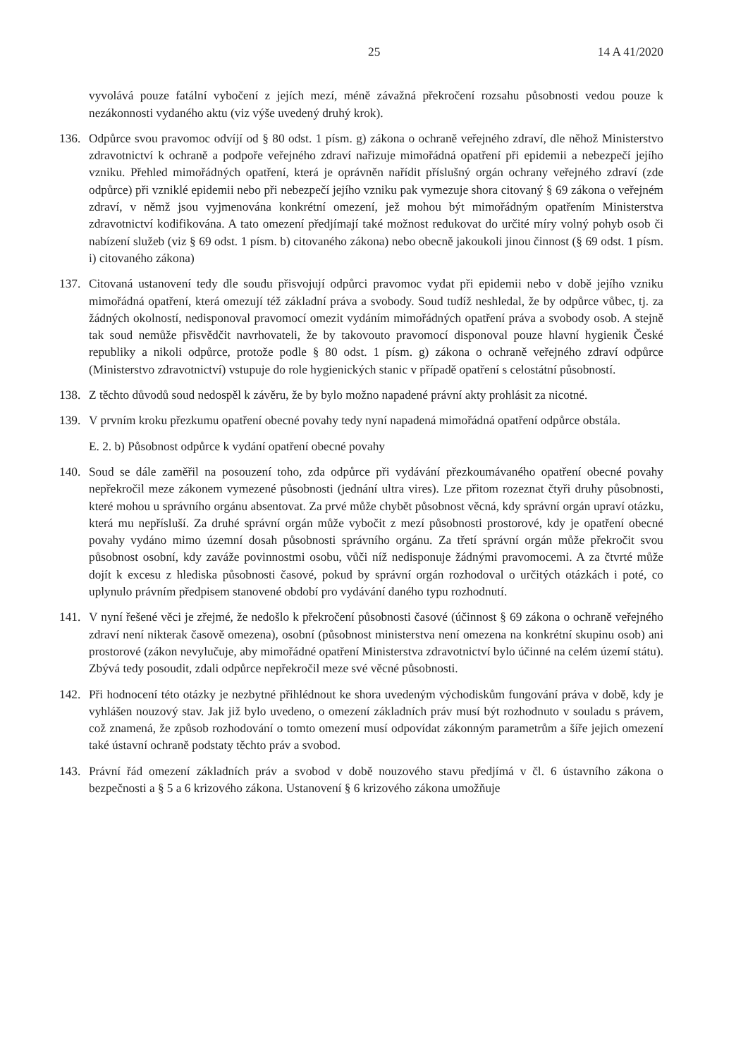25 14 A 41/2020
vyvolává pouze fatální vybočení z jejích mezí, méně závažná překročení rozsahu působnosti vedou pouze k nezákonnosti vydaného aktu (viz výše uvedený druhý krok).
136. Odpůrce svou pravomoc odvíjí od § 80 odst. 1 písm. g) zákona o ochraně veřejného zdraví, dle něhož Ministerstvo zdravotnictví k ochraně a podpoře veřejného zdraví nařizuje mimořádná opatření při epidemii a nebezpečí jejího vzniku. Přehled mimořádných opatření, která je oprávněn nařídit příslušný orgán ochrany veřejného zdraví (zde odpůrce) při vzniklé epidemii nebo při nebezpečí jejího vzniku pak vymezuje shora citovaný § 69 zákona o veřejném zdraví, v němž jsou vyjmenována konkrétní omezení, jež mohou být mimořádným opatřením Ministerstva zdravotnictví kodifikována. A tato omezení předjímají také možnost redukovat do určité míry volný pohyb osob či nabízení služeb (viz § 69 odst. 1 písm. b) citovaného zákona) nebo obecně jakoukoli jinou činnost (§ 69 odst. 1 písm. i) citovaného zákona)
137. Citovaná ustanovení tedy dle soudu přisvojují odpůrci pravomoc vydat při epidemii nebo v době jejího vzniku mimořádná opatření, která omezují též základní práva a svobody. Soud tudíž neshledal, že by odpůrce vůbec, tj. za žádných okolností, nedisponoval pravomocí omezit vydáním mimořádných opatření práva a svobody osob. A stejně tak soud nemůže přisvědčit navrhovateli, že by takovouto pravomocí disponoval pouze hlavní hygienik České republiky a nikoli odpůrce, protože podle § 80 odst. 1 písm. g) zákona o ochraně veřejného zdraví odpůrce (Ministerstvo zdravotnictví) vstupuje do role hygienických stanic v případě opatření s celostátní působností.
138. Z těchto důvodů soud nedospěl k závěru, že by bylo možno napadené právní akty prohlásit za nicotné.
139. V prvním kroku přezkumu opatření obecné povahy tedy nyní napadená mimořádná opatření odpůrce obstála.
E. 2. b) Působnost odpůrce k vydání opatření obecné povahy
140. Soud se dále zaměřil na posouzení toho, zda odpůrce při vydávání přezkoumávaného opatření obecné povahy nepřekročil meze zákonem vymezené působnosti (jednání ultra vires). Lze přitom rozeznat čtyři druhy působnosti, které mohou u správního orgánu absentovat. Za prvé může chybět působnost věcná, kdy správní orgán upraví otázku, která mu nepřísluší. Za druhé správní orgán může vybočit z mezí působnosti prostorové, kdy je opatření obecné povahy vydáno mimo územní dosah působnosti správního orgánu. Za třetí správní orgán může překročit svou působnost osobní, kdy zaváže povinnostmi osobu, vůči níž nedisponuje žádnými pravomocemi. A za čtvrté může dojít k excesu z hlediska působnosti časové, pokud by správní orgán rozhodoval o určitých otázkách i poté, co uplynulo právním předpisem stanovené období pro vydávání daného typu rozhodnutí.
141. V nyní řešené věci je zřejmé, že nedošlo k překročení působnosti časové (účinnost § 69 zákona o ochraně veřejného zdraví není nikterak časově omezena), osobní (působnost ministerstva není omezena na konkrétní skupinu osob) ani prostorové (zákon nevylučuje, aby mimořádné opatření Ministerstva zdravotnictví bylo účinné na celém území státu). Zbývá tedy posoudit, zdali odpůrce nepřekročil meze své věcné působnosti.
142. Při hodnocení této otázky je nezbytné přihlédnout ke shora uvedeným východiskům fungování práva v době, kdy je vyhlášen nouzový stav. Jak již bylo uvedeno, o omezení základních práv musí být rozhodnuto v souladu s právem, což znamená, že způsob rozhodování o tomto omezení musí odpovídat zákonným parametrům a šíře jejich omezení také ústavní ochraně podstaty těchto práv a svobod.
143. Právní řád omezení základních práv a svobod v době nouzového stavu předjímá v čl. 6 ústavního zákona o bezpečnosti a § 5 a 6 krizového zákona. Ustanovení § 6 krizového zákona umožňuje